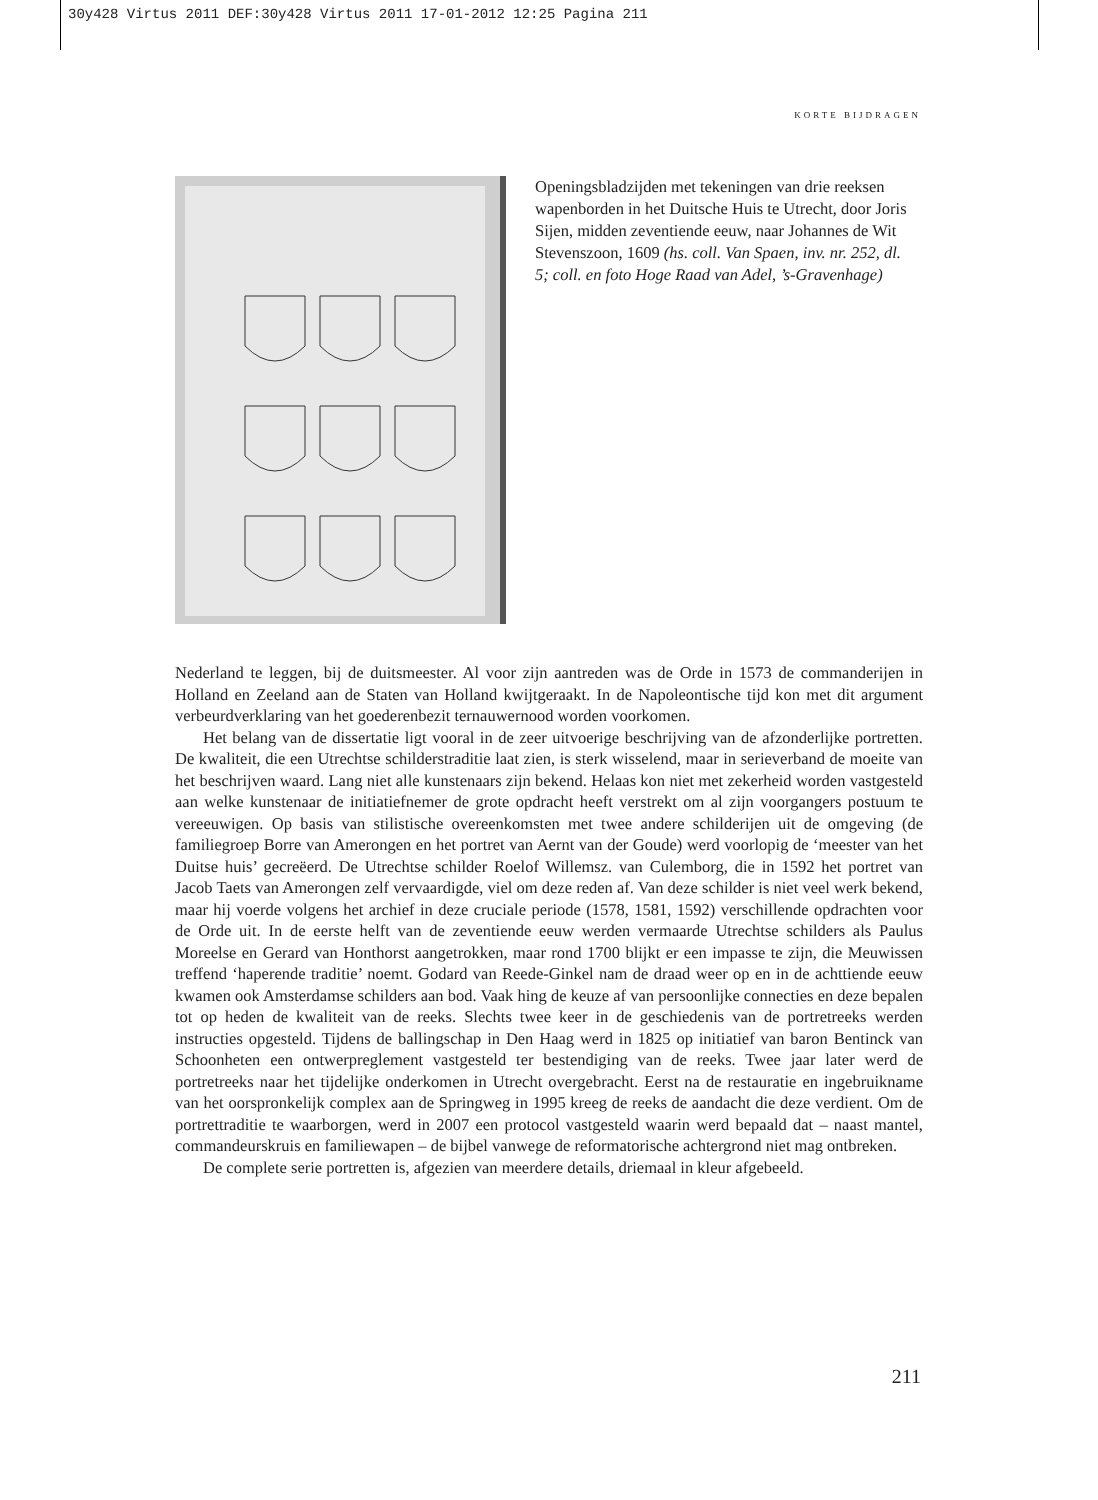30y428 Virtus 2011 DEF:30y428 Virtus 2011 17-01-2012 12:25 Pagina 211
KORTE BIJDRAGEN
Openingsbladzijden met tekeningen van drie reeksen wapenborden in het Duitsche Huis te Utrecht, door Joris Sijen, midden zeventiende eeuw, naar Johannes de Wit Stevenszoon, 1609 (hs. coll. Van Spaen, inv. nr. 252, dl. 5; coll. en foto Hoge Raad van Adel, ’s-Gravenhage)
Nederland te leggen, bij de duitsmeester. Al voor zijn aantreden was de Orde in 1573 de commanderijen in Holland en Zeeland aan de Staten van Holland kwijtgeraakt. In de Napoleontische tijd kon met dit argument verbeurdverklaring van het goederenbezit ternauwernood worden voorkomen.
Het belang van de dissertatie ligt vooral in de zeer uitvoerige beschrijving van de afzonderlijke portretten. De kwaliteit, die een Utrechtse schilderstraditie laat zien, is sterk wisselend, maar in serieverband de moeite van het beschrijven waard. Lang niet alle kunstenaars zijn bekend. Helaas kon niet met zekerheid worden vastgesteld aan welke kunstenaar de initiatiefnemer de grote opdracht heeft verstrekt om al zijn voorgangers postuum te vereeuwigen. Op basis van stilistische overeenkomsten met twee andere schilderijen uit de omgeving (de familiegroep Borre van Amerongen en het portret van Aernt van der Goude) werd voorlopig de ‘meester van het Duitse huis’ gecreëerd. De Utrechtse schilder Roelof Willemsz. van Culemborg, die in 1592 het portret van Jacob Taets van Amerongen zelf vervaardigde, viel om deze reden af. Van deze schilder is niet veel werk bekend, maar hij voerde volgens het archief in deze cruciale periode (1578, 1581, 1592) verschillende opdrachten voor de Orde uit. In de eerste helft van de zeventiende eeuw werden vermaarde Utrechtse schilders als Paulus Moreelse en Gerard van Honthorst aangetrokken, maar rond 1700 blijkt er een impasse te zijn, die Meuwissen treffend ‘haperende traditie’ noemt. Godard van Reede-Ginkel nam de draad weer op en in de achttiende eeuw kwamen ook Amsterdamse schilders aan bod. Vaak hing de keuze af van persoonlijke connecties en deze bepalen tot op heden de kwaliteit van de reeks. Slechts twee keer in de geschiedenis van de portretreeks werden instructies opgesteld. Tijdens de ballingschap in Den Haag werd in 1825 op initiatief van baron Bentinck van Schoonheten een ontwerpreglement vastgesteld ter bestendiging van de reeks. Twee jaar later werd de portretreeks naar het tijdelijke onderkomen in Utrecht overgebracht. Eerst na de restauratie en ingebruikname van het oorspronkelijk complex aan de Springweg in 1995 kreeg de reeks de aandacht die deze verdient. Om de portrettraditie te waarborgen, werd in 2007 een protocol vastgesteld waarin werd bepaald dat – naast mantel, commandeurskruis en familiewapen – de bijbel vanwege de reformatorische achtergrond niet mag ontbreken.
De complete serie portretten is, afgezien van meerdere details, driemaal in kleur afgebeeld.
211